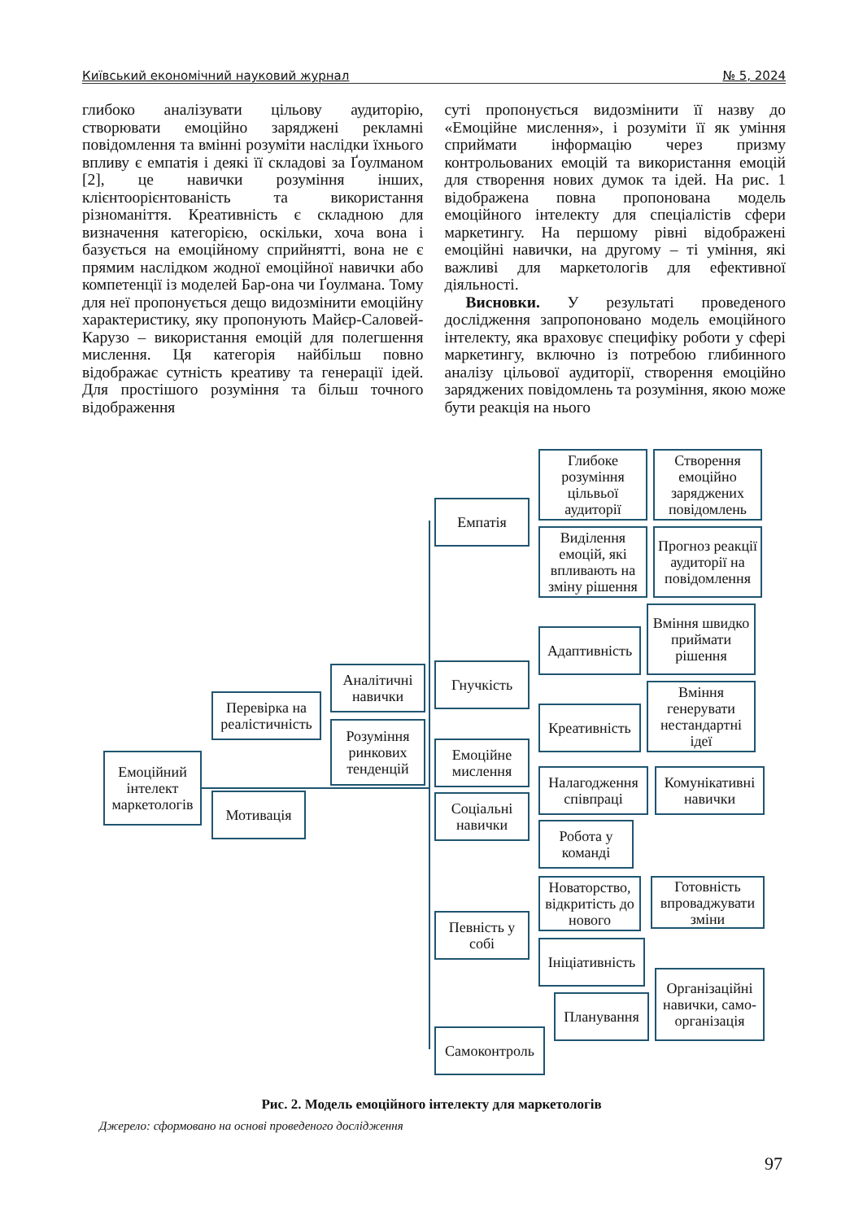Київський економічний науковий журнал № 5, 2024
глибоко аналізувати цільову аудиторію, створювати емоційно заряджені рекламні повідомлення та вмінні розуміти наслідки їхнього впливу є емпатія і деякі її складові за Ґоулманом [2], це навички розуміння інших, клієнтоорієнтованість та використання різноманіття. Креативність є складною для визначення категорією, оскільки, хоча вона і базується на емоційному сприйнятті, вона не є прямим наслідком жодної емоційної навички або компетенції із моделей Бар-она чи Ґоулмана. Тому для неї пропонується дещо видозмінити емоційну характеристику, яку пропонують Майєр-Саловей-Карузо – використання емоцій для полегшення мислення. Ця категорія найбільш повно відображає сутність креативу та генерації ідей. Для простішого розуміння та більш точного відображення
суті пропонується видозмінити її назву до «Емоційне мислення», і розуміти її як уміння сприймати інформацію через призму контрольованих емоцій та використання емоцій для створення нових думок та ідей. На рис. 1 відображена повна пропонована модель емоційного інтелекту для спеціалістів сфери маркетингу. На першому рівні відображені емоційні навички, на другому – ті уміння, які важливі для маркетологів для ефективної діяльності.
Висновки. У результаті проведеного дослідження запропоновано модель емоційного інтелекту, яка враховує специфіку роботи у сфері маркетингу, включно із потребою глибинного аналізу цільової аудиторії, створення емоційно заряджених повідомлень та розуміння, якою може бути реакція на нього
Емоційний інтелект маркетологів
Перевірка на реалістичність
Мотивація
Аналітичні навички
Розуміння ринкових тенденцій
Емпатія
Гнучкість
Емоційне мислення
Соціальні навички
Певність у собі
Самоконтроль
Глибоке розуміння цільвьої аудиторії
Створення емоційно заряджених повідомлень
Виділення емоцій, які впливають на зміну рішення
Прогноз реакції аудиторії на повідомлення
Адаптивність
Вміння швидко приймати рішення
Креативність
Вміння генерувати нестандартні ідеї
Налагодження співпраці
Комунікативні навички
Робота у команді
Новаторство, відкритість до нового
Готовність впроваджувати зміни
Ініціативність
Організаційні навички, само-організація
Планування
Рис. 2. Модель емоційного інтелекту для маркетологів
Джерело: сформовано на основі проведеного дослідження
97